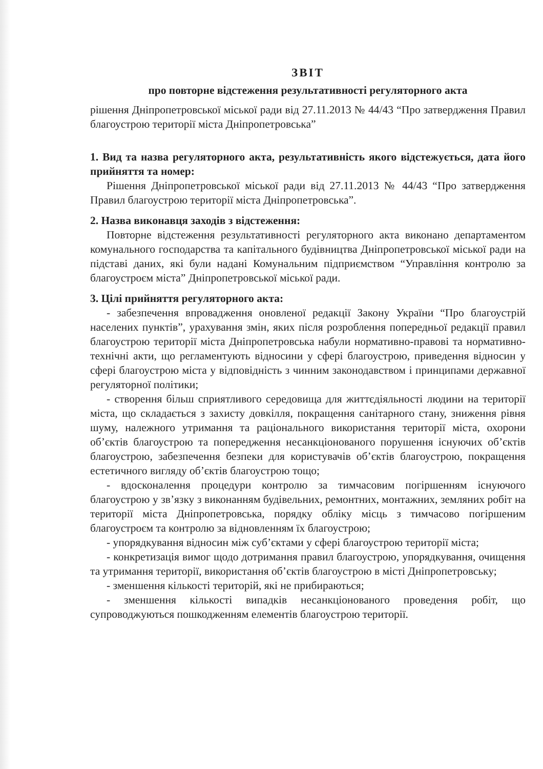ЗВІТ
про повторне відстеження результативності регуляторного акта
рішення Дніпропетровської міської ради від 27.11.2013 № 44/43 “Про затвердження Правил благоустрою території міста Дніпропетровська”
1. Вид та назва регуляторного акта, результативність якого відстежується, дата його прийняття та номер:
Рішення Дніпропетровської міської ради від 27.11.2013 № 44/43 “Про затвердження Правил благоустрою території міста Дніпропетровська”.
2. Назва виконавця заходів з відстеження:
Повторне відстеження результативності регуляторного акта виконано департаментом комунального господарства та капітального будівництва Дніпропетровської міської ради на підставі даних, які були надані Комунальним підприємством “Управління контролю за благоустроєм міста” Дніпропетровської міської ради.
3. Цілі прийняття регуляторного акта:
- забезпечення впровадження оновленої редакції Закону України “Про благоустрій населених пунктів”, урахування змін, яких після розроблення попередньої редакції правил благоустрою території міста Дніпропетровська набули нормативно-правові та нормативно-технічні акти, що регламентують відносини у сфері благоустрою, приведення відносин у сфері благоустрою міста у відповідність з чинним законодавством і принципами державної регуляторної політики;
- створення більш сприятливого середовища для життєдіяльності людини на території міста, що складається з захисту довкілля, покращення санітарного стану, зниження рівня шуму, належного утримання та раціонального використання території міста, охорони об’єктів благоустрою та попередження несанкціонованого порушення існуючих об’єктів благоустрою, забезпечення безпеки для користувачів об’єктів благоустрою, покращення естетичного вигляду об’єктів благоустрою тощо;
- вдосконалення процедури контролю за тимчасовим погіршенням існуючого благоустрою у зв’язку з виконанням будівельних, ремонтних, монтажних, земляних робіт на території міста Дніпропетровська, порядку обліку місць з тимчасово погіршеним благоустроєм та контролю за відновленням їх благоустрою;
- упорядкування відносин між суб’єктами у сфері благоустрою території міста;
- конкретизація вимог щодо дотримання правил благоустрою, упорядкування, очищення та утримання території, використання об’єктів благоустрою в місті Дніпропетровську;
- зменшення кількості територій, які не прибираються;
- зменшення кількості випадків несанкціонованого проведення робіт, що супроводжуються пошкодженням елементів благоустрою території.